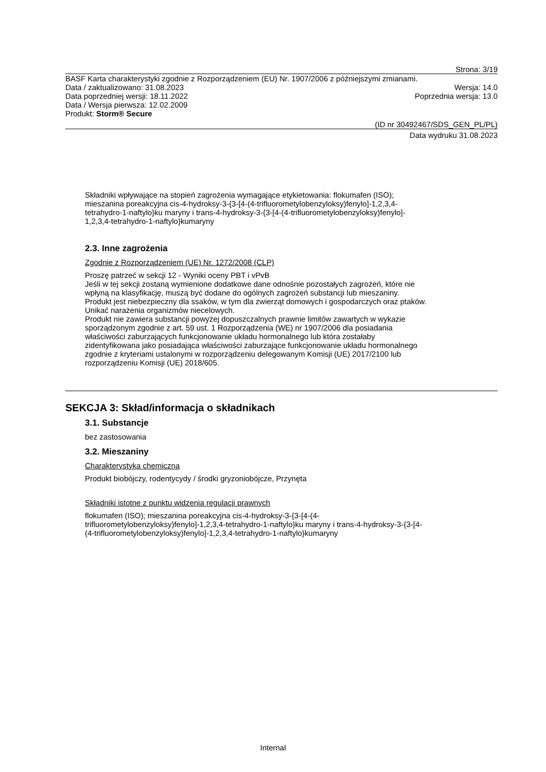Strona: 3/19
BASF Karta charakterystyki zgodnie z Rozporządzeniem (EU) Nr. 1907/2006 z późniejszymi zmianami.
Data / zaktualizowano: 31.08.2023 Wersja: 14.0
Data poprzedniej wersji: 18.11.2022 Poprzednia wersja: 13.0
Data / Wersja pierwsza: 12.02.2009
Produkt: Storm® Secure
(ID nr 30492467/SDS_GEN_PL/PL)
Data wydruku 31.08.2023
Składniki wpływające na stopień zagrożenia wymagające etykietowania: flokumafen (ISO);
mieszanina poreakcyjna cis-4-hydroksy-3-{3-[4-(4-trifluorometylobenzyloksy)fenylo]-1,2,3,4-
tetrahydro-1-naftylo}ku maryny i trans-4-hydroksy-3-{3-[4-(4-trifluorometylobenzyloksy)fenylo]-
1,2,3,4-tetrahydro-1-naftylo}kumaryny
2.3. Inne zagrożenia
Zgodnie z Rozporządzeniem (UE) Nr. 1272/2008 (CLP)
Proszę patrzeć w sekcji 12 - Wyniki oceny PBT i vPvB
Jeśli w tej sekcji zostaną wymienione dodatkowe dane odnośnie pozostałych zagrożeń, które nie
wpłyną na klasyfikację, muszą być dodane do ogólnych zagrożeń substancji lub mieszaniny.
Produkt jest niebezpieczny dla ssaków, w tym dla zwierząt domowych i gospodarczych oraz ptaków.
Unikać narażenia organizmów niecelowych.
Produkt nie zawiera substancji powyżej dopuszczalnych prawnie limitów zawartych w wykazie
sporządzonym zgodnie z art. 59 ust. 1 Rozporządzenia (WE) nr 1907/2006 dla posiadania
właściwości zaburzających funkcjonowanie układu hormonalnego lub która zostałaby
zidentyfikowana jako posiadająca właściwości zaburzające funkcjonowanie układu hormonalnego
zgodnie z kryteriami ustalonymi w rozporządzeniu delegowanym Komisji (UE) 2017/2100 lub
rozporządzeniu Komisji (UE) 2018/605.
SEKCJA 3: Skład/informacja o składnikach
3.1. Substancje
bez zastosowania
3.2. Mieszaniny
Charakterystyka chemiczna
Produkt biobójczy, rodentycydy / środki gryzoniobójcze, Przynęta
Składniki istotne z punktu widzenia regulacji prawnych
flokumafen (ISO); mieszanina poreakcyjna cis-4-hydroksy-3-{3-[4-(4-
trifluorometylobenzyloksy)fenylo]-1,2,3,4-tetrahydro-1-naftylo}ku maryny i trans-4-hydroksy-3-{3-[4-
(4-trifluorometylobenzyloksy)fenylo]-1,2,3,4-tetrahydro-1-naftylo}kumaryny
Internal